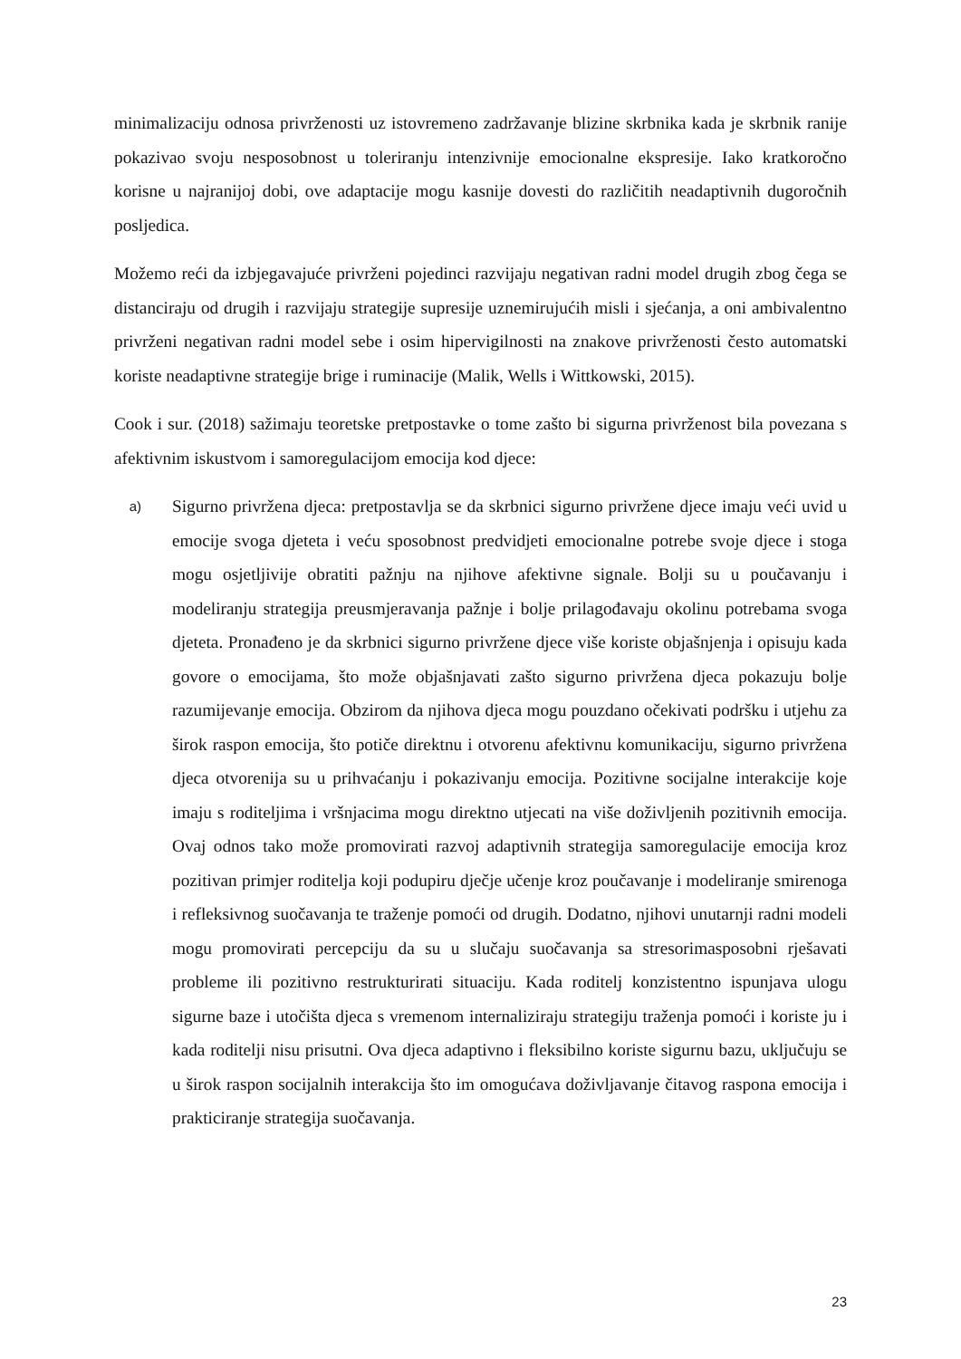minimalizaciju odnosa privrženosti uz istovremeno zadržavanje blizine skrbnika kada je skrbnik ranije pokazivao svoju nesposobnost u toleriranju intenzivnije emocionalne ekspresije. Iako kratkoročno korisne u najranijoj dobi, ove adaptacije mogu kasnije dovesti do različitih neadaptivnih dugoročnih posljedica.
Možemo reći da izbjegavajuće privrženi pojedinci razvijaju negativan radni model drugih zbog čega se distanciraju od drugih i razvijaju strategije supresije uznemirujućih misli i sjećanja, a oni ambivalentno privrženi negativan radni model sebe i osim hipervigilnosti na znakove privrženosti često automatski koriste neadaptivne strategije brige i ruminacije (Malik, Wells i Wittkowski, 2015).
Cook i sur. (2018) sažimaju teoretske pretpostavke o tome zašto bi sigurna privrženost bila povezana s afektivnim iskustvom i samoregulacijom emocija kod djece:
a)
Sigurno privržena djeca: pretpostavlja se da skrbnici sigurno privržene djece imaju veći uvid u emocije svoga djeteta i veću sposobnost predvidjeti emocionalne potrebe svoje djece i stoga mogu osjetljivije obratiti pažnju na njihove afektivne signale. Bolji su u poučavanju i modeliranju strategija preusmjeravanja pažnje i bolje prilagođavaju okolinu potrebama svoga djeteta. Pronađeno je da skrbnici sigurno privržene djece više koriste objašnjenja i opisuju kada govore o emocijama, što može objašnjavati zašto sigurno privržena djeca pokazuju bolje razumijevanje emocija. Obzirom da njihova djeca mogu pouzdano očekivati podršku i utjehu za širok raspon emocija, što potiče direktnu i otvorenu afektivnu komunikaciju, sigurno privržena djeca otvorenija su u prihvaćanju i pokazivanju emocija. Pozitivne socijalne interakcije koje imaju s roditeljima i vršnjacima mogu direktno utjecati na više doživljenih pozitivnih emocija. Ovaj odnos tako može promovirati razvoj adaptivnih strategija samoregulacije emocija kroz pozitivan primjer roditelja koji podupiru dječje učenje kroz poučavanje i modeliranje smirenoga i refleksivnog suočavanja te traženje pomoći od drugih. Dodatno, njihovi unutarnji radni modeli mogu promovirati percepciju da su u slučaju suočavanja sa stresorimasposobni rješavati probleme ili pozitivno restrukturirati situaciju. Kada roditelj konzistentno ispunjava ulogu sigurne baze i utočišta djeca s vremenom internaliziraju strategiju traženja pomoći i koriste ju i kada roditelji nisu prisutni. Ova djeca adaptivno i fleksibilno koriste sigurnu bazu, uključuju se u širok raspon socijalnih interakcija što im omogućava doživljavanje čitavog raspona emocija i prakticiranje strategija suočavanja.
23